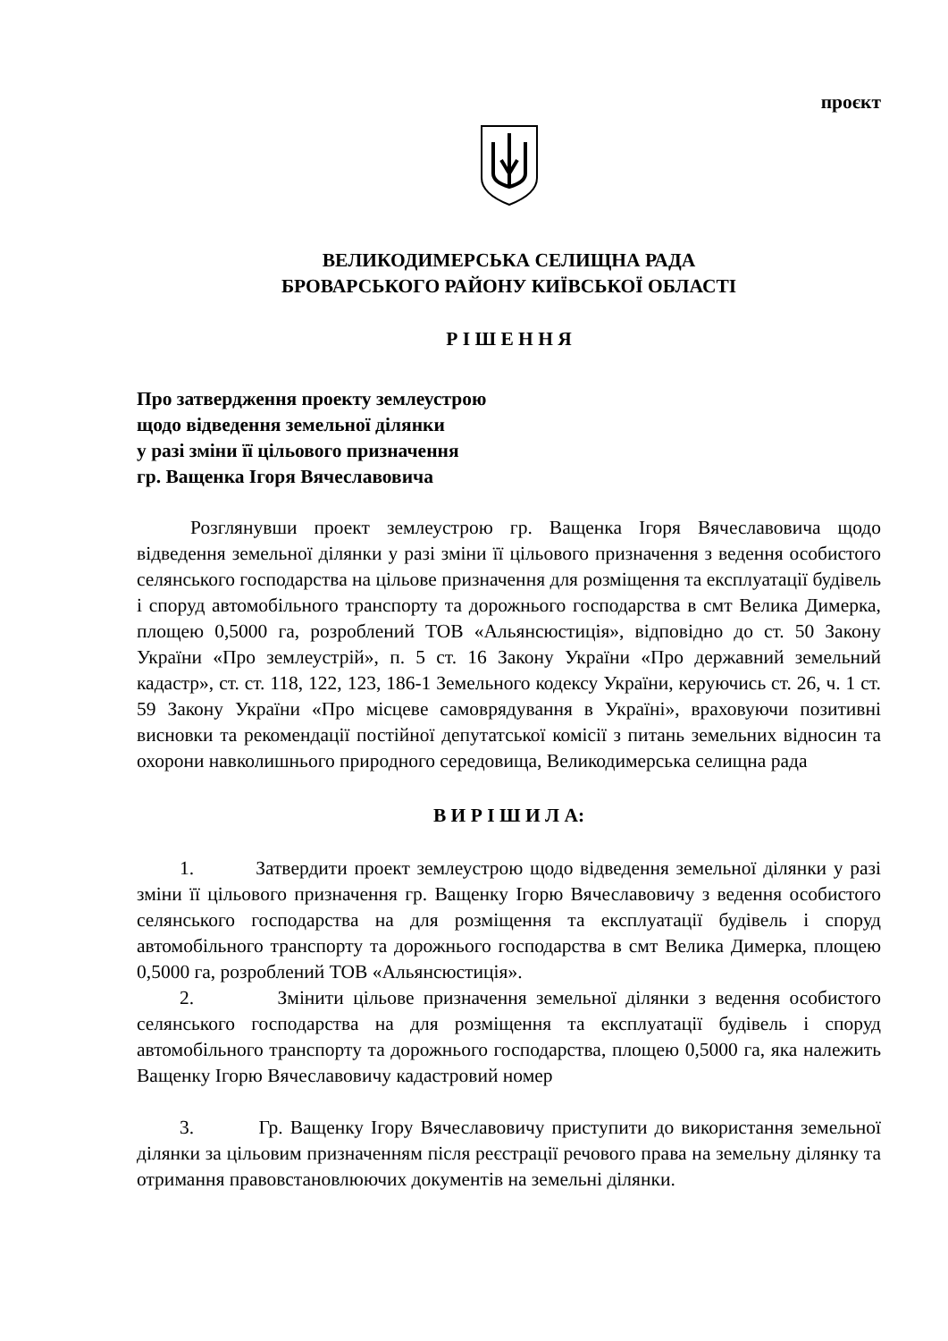проєкт
ВЕЛИКОДИМЕРСЬКА СЕЛИЩНА РАДА
БРОВАРСЬКОГО РАЙОНУ КИЇВСЬКОЇ ОБЛАСТІ
Р І Ш Е Н Н Я
Про затвердження проекту землеустрою
щодо відведення земельної ділянки
у разі зміни її цільового призначення
гр. Ващенка Ігоря Вячеславовича
Розглянувши проект землеустрою гр. Ващенка Ігоря Вячеславовича щодо відведення земельної ділянки у разі зміни її цільового призначення з ведення особистого селянського господарства на цільове призначення для розміщення та експлуатації будівель і споруд автомобільного транспорту та дорожнього господарства в смт Велика Димерка, площею 0,5000 га, розроблений ТОВ «Альянсюстиція», відповідно до ст. 50 Закону України «Про землеустрій», п. 5 ст. 16 Закону України «Про державний земельний кадастр», ст. ст. 118, 122, 123, 186-1 Земельного кодексу України, керуючись ст. 26, ч. 1 ст. 59 Закону України «Про місцеве самоврядування в Україні», враховуючи позитивні висновки та рекомендації постійної депутатської комісії з питань земельних відносин та охорони навколишнього природного середовища, Великодимерська селищна рада
В И Р І Ш И Л А:
1. Затвердити проект землеустрою щодо відведення земельної ділянки у разі зміни її цільового призначення гр. Ващенку Ігорю Вячеславовичу з ведення особистого селянського господарства на для розміщення та експлуатації будівель і споруд автомобільного транспорту та дорожнього господарства в смт Велика Димерка, площею 0,5000 га, розроблений ТОВ «Альянсюстиція».
2. Змінити цільове призначення земельної ділянки з ведення особистого селянського господарства на для розміщення та експлуатації будівель і споруд автомобільного транспорту та дорожнього господарства, площею 0,5000 га, яка належить Ващенку Ігорю Вячеславовичу кадастровий номер
3. Гр. Ващенку Ігору Вячеславовичу приступити до використання земельної ділянки за цільовим призначенням після реєстрації речового права на земельну ділянку та отримання правовстановлюючих документів на земельні ділянки.